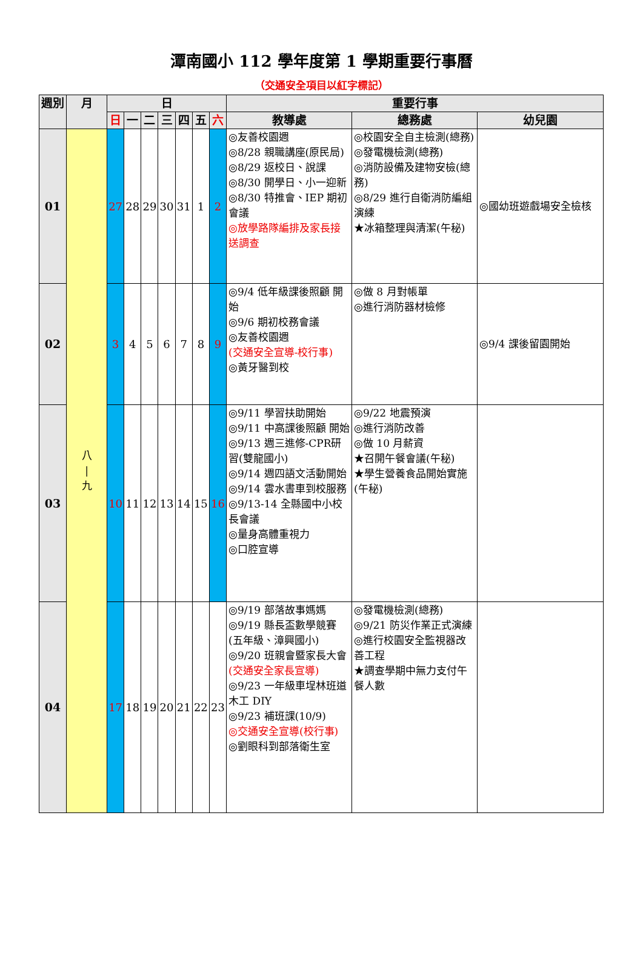潭南國小 112 學年度第 1 學期重要行事曆
（交通安全項目以紅字標記）
| 週別 | 月 | 日 | | | | | | | 重要行事 | | |
| --- | --- | --- | --- | --- | --- | --- | --- | --- | --- | --- | --- |
| | | 日 | 一 | 二 | 三 | 四 | 五 | 六 | 教導處 | 總務處 | 幼兒園 |
| 01 | 八 / 九 | 27 | 28 | 29 | 30 | 31 | 1 | 2 | ◎友善校園週 ◎8/28 親職講座(原民局) ◎8/29 返校日、說課 ◎8/30 開學日、小一迎新 ◎8/30 特推會、IEP 期初會議 ◎放學路隊編排及家長接送調查 | ◎校園安全自主檢測(總務) ◎發電機檢測(總務) ◎消防設備及建物安檢(總務) ◎8/29 進行自衛消防編組演練 ★冰箱整理與清潔(午秘) | ◎國幼班遊戲場安全檢核 |
| 02 | | 3 | 4 | 5 | 6 | 7 | 8 | 9 | ◎9/4 低年級課後照顧 開始 ◎9/6 期初校務會議 ◎友善校園週 (交通安全宣導-校行事) ◎黃牙醫到校 | ◎做 8 月對帳單 ◎進行消防器材檢修 | ◎9/4 課後留園開始 |
| 03 | | 10 | 11 | 12 | 13 | 14 | 15 | 16 | ◎9/11 學習扶助開始 ◎9/11 中高課後照顧 開始 ◎9/13 週三進修-CPR研習(雙龍國小) ◎9/14 週四語文活動開始 ◎9/14 雲水書車到校服務 ◎9/13-14 全縣國中小校長會議 ◎量身高體重視力 ◎口腔宣導 | ◎9/22 地震預演 ◎進行消防改善 ◎做 10 月薪資 ★召開午餐會議(午秘) ★學生營養食品開始實施(午秘) | |
| 04 | | 17 | 18 | 19 | 20 | 21 | 22 | 23 | ◎9/19 部落故事媽媽 ◎9/19 縣長盃數學競賽(五年級、漳興國小) ◎9/20 班親會暨家長大會 (交通安全家長宣導) ◎9/23 一年級車埕林班道木工 DIY ◎9/23 補班課(10/9) ◎交通安全宣導(校行事) ◎劉眼科到部落衛生室 | ◎發電機檢測(總務) ◎9/21 防災作業正式演練 ◎進行校園安全監視器改善工程 ★調查學期中無力支付午餐人數 | |